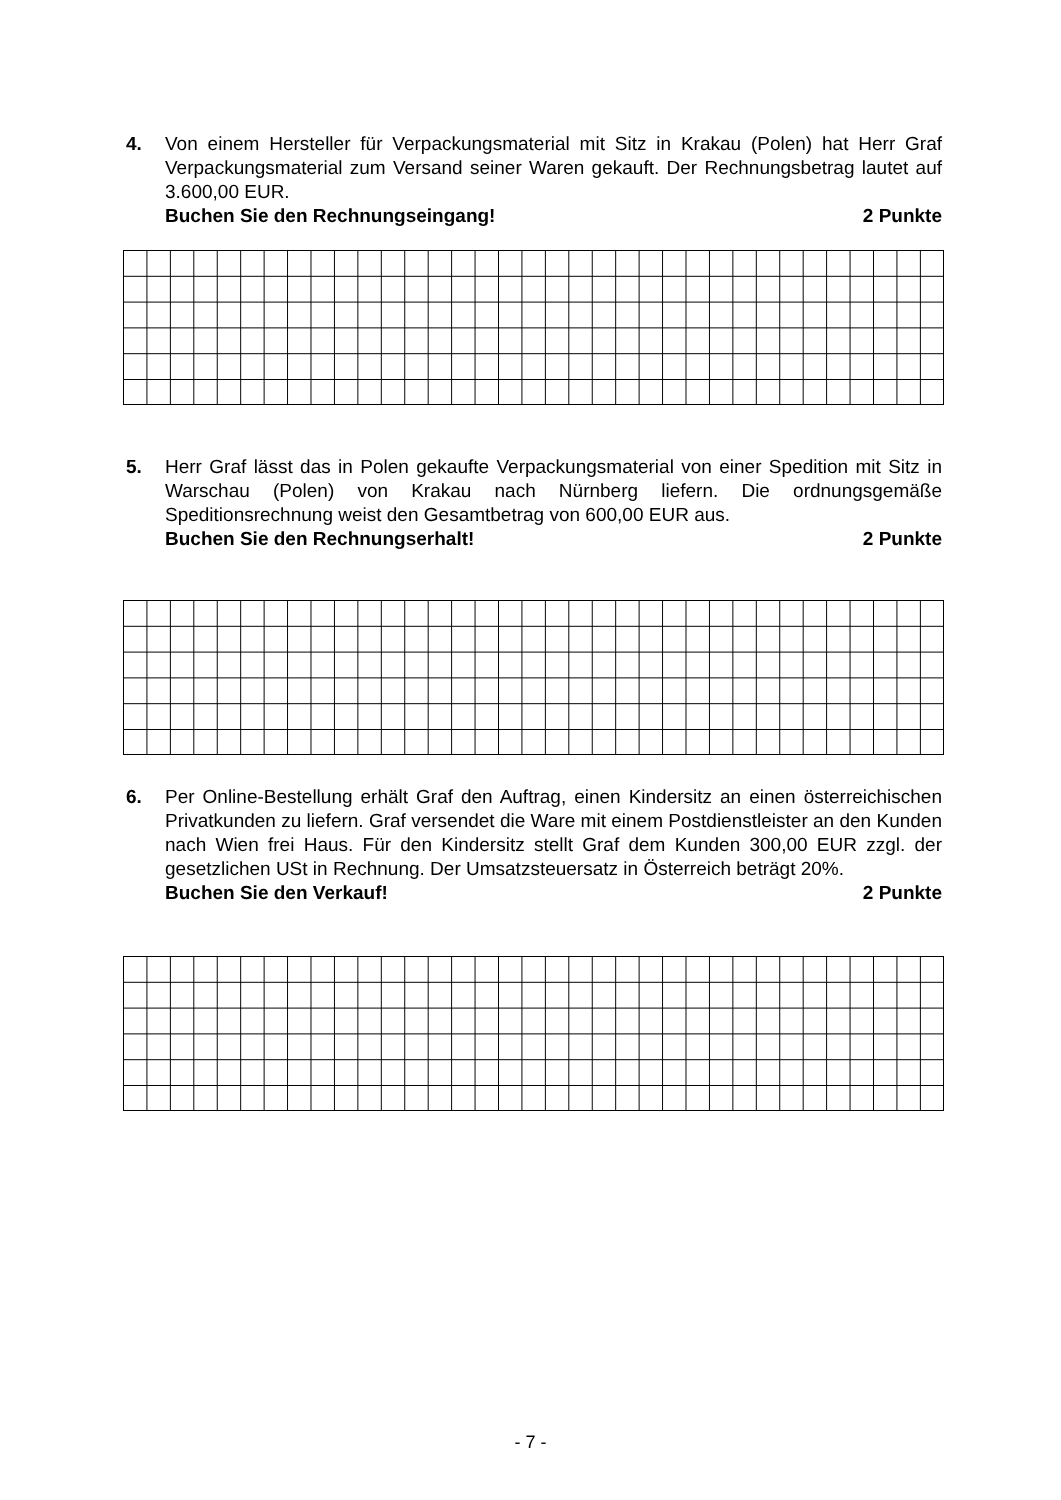4.
Von einem Hersteller für Verpackungsmaterial mit Sitz in Krakau (Polen) hat Herr Graf Verpackungsmaterial zum Versand seiner Waren gekauft. Der Rechnungsbetrag lautet auf 3.600,00 EUR.
Buchen Sie den Rechnungseingang! 2 Punkte
5.
Herr Graf lässt das in Polen gekaufte Verpackungsmaterial von einer Spedition mit Sitz in Warschau (Polen) von Krakau nach Nürnberg liefern. Die ordnungsgemäße Speditionsrechnung weist den Gesamtbetrag von 600,00 EUR aus.
Buchen Sie den Rechnungserhalt! 2 Punkte
6.
Per Online-Bestellung erhält Graf den Auftrag, einen Kindersitz an einen österreichischen Privatkunden zu liefern. Graf versendet die Ware mit einem Postdienstleister an den Kunden nach Wien frei Haus. Für den Kindersitz stellt Graf dem Kunden 300,00 EUR zzgl. der gesetzlichen USt in Rechnung. Der Umsatzsteuersatz in Österreich beträgt 20%.
Buchen Sie den Verkauf! 2 Punkte
- 7 -